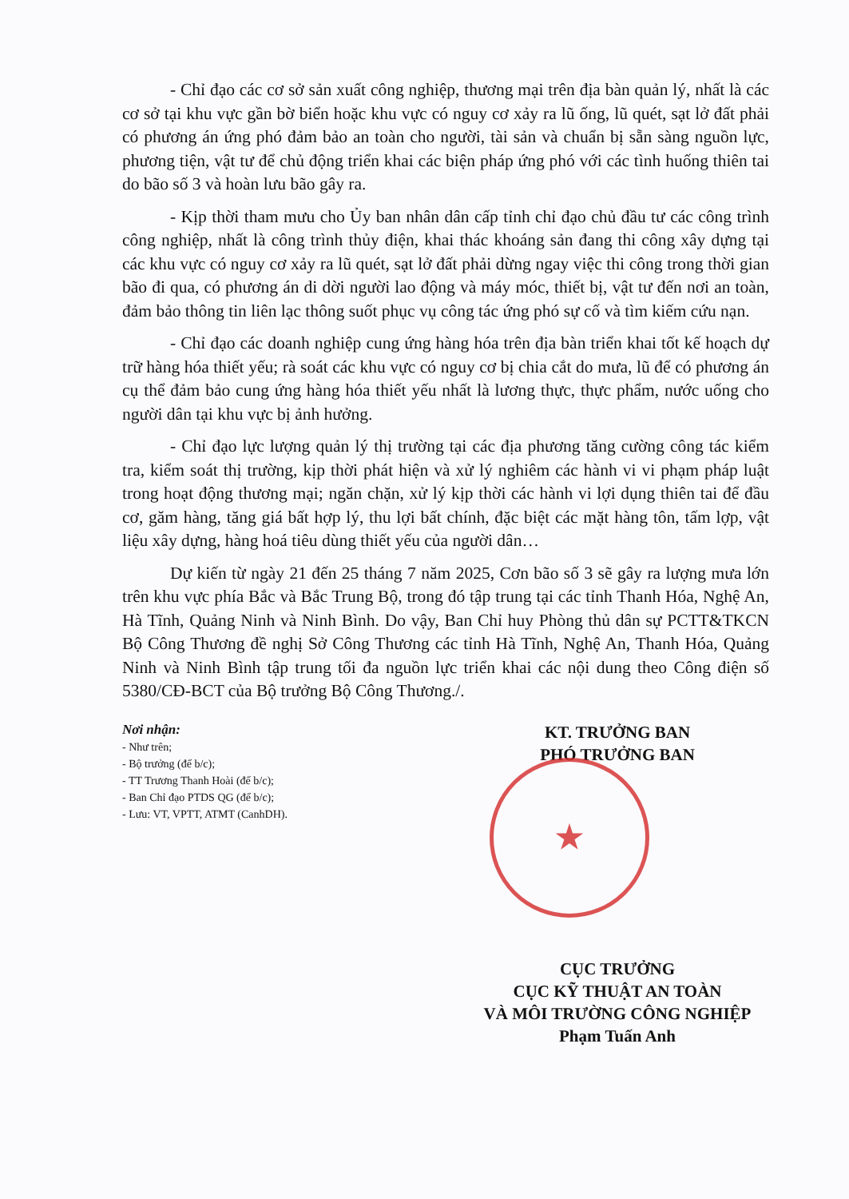- Chỉ đạo các cơ sở sản xuất công nghiệp, thương mại trên địa bàn quản lý, nhất là các cơ sở tại khu vực gần bờ biển hoặc khu vực có nguy cơ xảy ra lũ ống, lũ quét, sạt lở đất phải có phương án ứng phó đảm bảo an toàn cho người, tài sản và chuẩn bị sẵn sàng nguồn lực, phương tiện, vật tư để chủ động triển khai các biện pháp ứng phó với các tình huống thiên tai do bão số 3 và hoàn lưu bão gây ra.
- Kịp thời tham mưu cho Ủy ban nhân dân cấp tỉnh chỉ đạo chủ đầu tư các công trình công nghiệp, nhất là công trình thủy điện, khai thác khoáng sản đang thi công xây dựng tại các khu vực có nguy cơ xảy ra lũ quét, sạt lở đất phải dừng ngay việc thi công trong thời gian bão đi qua, có phương án di dời người lao động và máy móc, thiết bị, vật tư đến nơi an toàn, đảm bảo thông tin liên lạc thông suốt phục vụ công tác ứng phó sự cố và tìm kiếm cứu nạn.
- Chỉ đạo các doanh nghiệp cung ứng hàng hóa trên địa bàn triển khai tốt kế hoạch dự trữ hàng hóa thiết yếu; rà soát các khu vực có nguy cơ bị chia cắt do mưa, lũ để có phương án cụ thể đảm bảo cung ứng hàng hóa thiết yếu nhất là lương thực, thực phẩm, nước uống cho người dân tại khu vực bị ảnh hưởng.
- Chỉ đạo lực lượng quản lý thị trường tại các địa phương tăng cường công tác kiểm tra, kiểm soát thị trường, kịp thời phát hiện và xử lý nghiêm các hành vi vi phạm pháp luật trong hoạt động thương mại; ngăn chặn, xử lý kịp thời các hành vi lợi dụng thiên tai để đầu cơ, găm hàng, tăng giá bất hợp lý, thu lợi bất chính, đặc biệt các mặt hàng tôn, tấm lợp, vật liệu xây dựng, hàng hoá tiêu dùng thiết yếu của người dân…
Dự kiến từ ngày 21 đến 25 tháng 7 năm 2025, Cơn bão số 3 sẽ gây ra lượng mưa lớn trên khu vực phía Bắc và Bắc Trung Bộ, trong đó tập trung tại các tỉnh Thanh Hóa, Nghệ An, Hà Tĩnh, Quảng Ninh và Ninh Bình. Do vậy, Ban Chỉ huy Phòng thủ dân sự PCTT&TKCN Bộ Công Thương đề nghị Sở Công Thương các tỉnh Hà Tĩnh, Nghệ An, Thanh Hóa, Quảng Ninh và Ninh Bình tập trung tối đa nguồn lực triển khai các nội dung theo Công điện số 5380/CĐ-BCT của Bộ trưởng Bộ Công Thương./.
Nơi nhận:
- Như trên;
- Bộ trưởng (để b/c);
- TT Trương Thanh Hoài (để b/c);
- Ban Chỉ đạo PTDS QG (để b/c);
- Lưu: VT, VPTT, ATMT (CanhDH).
KT. TRƯỞNG BAN
PHÓ TRƯỞNG BAN
★
CỤC TRƯỞNG
CỤC KỸ THUẬT AN TOÀN
VÀ MÔI TRƯỜNG CÔNG NGHIỆP
Phạm Tuấn Anh